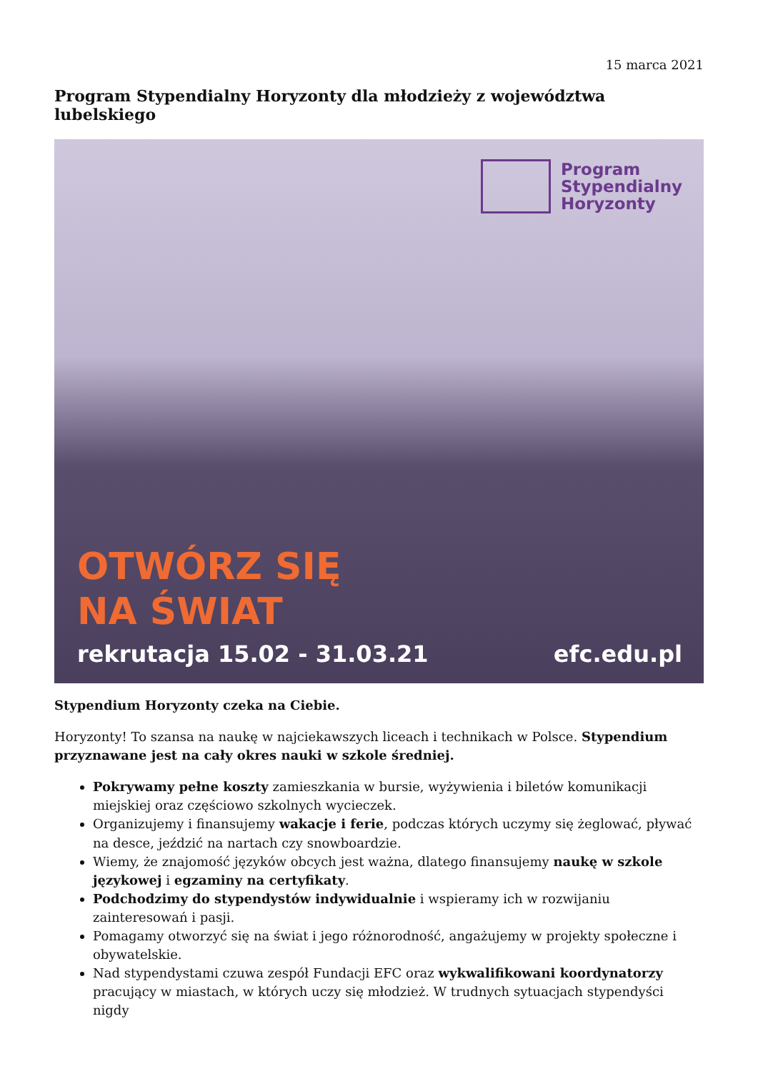15 marca 2021
Program Stypendialny Horyzonty dla młodzieży z województwa lubelskiego
Program
Stypendialny
Horyzonty
OTWÓRZ SIĘ
NA ŚWIAT
rekrutacja 15.02 - 31.03.21 efc.edu.pl
Stypendium Horyzonty czeka na Ciebie.
Horyzonty! To szansa na naukę w najciekawszych liceach i technikach w Polsce. Stypendium przyznawane jest na cały okres nauki w szkole średniej.
Pokrywamy pełne koszty zamieszkania w bursie, wyżywienia i biletów komunikacji miejskiej oraz częściowo szkolnych wycieczek.
Organizujemy i finansujemy wakacje i ferie, podczas których uczymy się żeglować, pływać na desce, jeździć na nartach czy snowboardzie.
Wiemy, że znajomość języków obcych jest ważna, dlatego finansujemy naukę w szkole językowej i egzaminy na certyfikaty.
Podchodzimy do stypendystów indywidualnie i wspieramy ich w rozwijaniu zainteresowań i pasji.
Pomagamy otworzyć się na świat i jego różnorodność, angażujemy w projekty społeczne i obywatelskie.
Nad stypendystami czuwa zespół Fundacji EFC oraz wykwalifikowani koordynatorzy pracujący w miastach, w których uczy się młodzież. W trudnych sytuacjach stypendyści nigdy